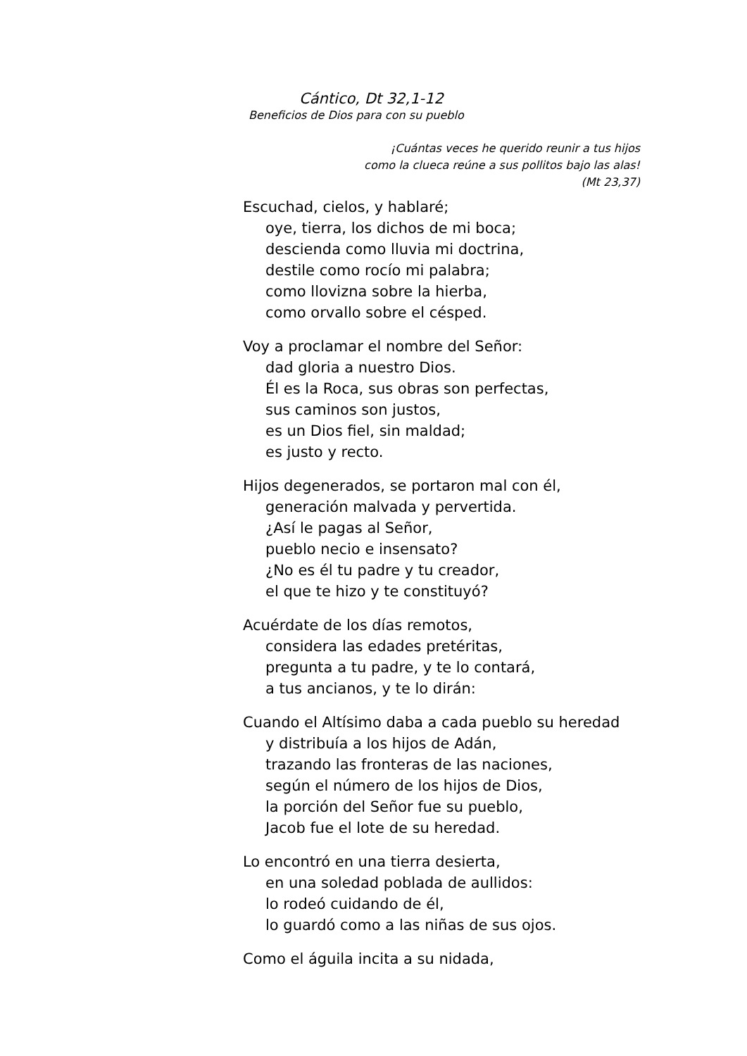Cántico, Dt 32,1-12
Beneficios de Dios para con su pueblo
¡Cuántas veces he querido reunir a tus hijos
como la clueca reúne a sus pollitos bajo las alas!
(Mt 23,37)
Escuchad, cielos, y hablaré;
oye, tierra, los dichos de mi boca;
descienda como lluvia mi doctrina,
destile como rocío mi palabra;
como llovizna sobre la hierba,
como orvallo sobre el césped.
Voy a proclamar el nombre del Señor:
dad gloria a nuestro Dios.
Él es la Roca, sus obras son perfectas,
sus caminos son justos,
es un Dios fiel, sin maldad;
es justo y recto.
Hijos degenerados, se portaron mal con él,
generación malvada y pervertida.
¿Así le pagas al Señor,
pueblo necio e insensato?
¿No es él tu padre y tu creador,
el que te hizo y te constituyó?
Acuérdate de los días remotos,
considera las edades pretéritas,
pregunta a tu padre, y te lo contará,
a tus ancianos, y te lo dirán:
Cuando el Altísimo daba a cada pueblo su heredad
y distribuía a los hijos de Adán,
trazando las fronteras de las naciones,
según el número de los hijos de Dios,
la porción del Señor fue su pueblo,
Jacob fue el lote de su heredad.
Lo encontró en una tierra desierta,
en una soledad poblada de aullidos:
lo rodeó cuidando de él,
lo guardó como a las niñas de sus ojos.
Como el águila incita a su nidada,